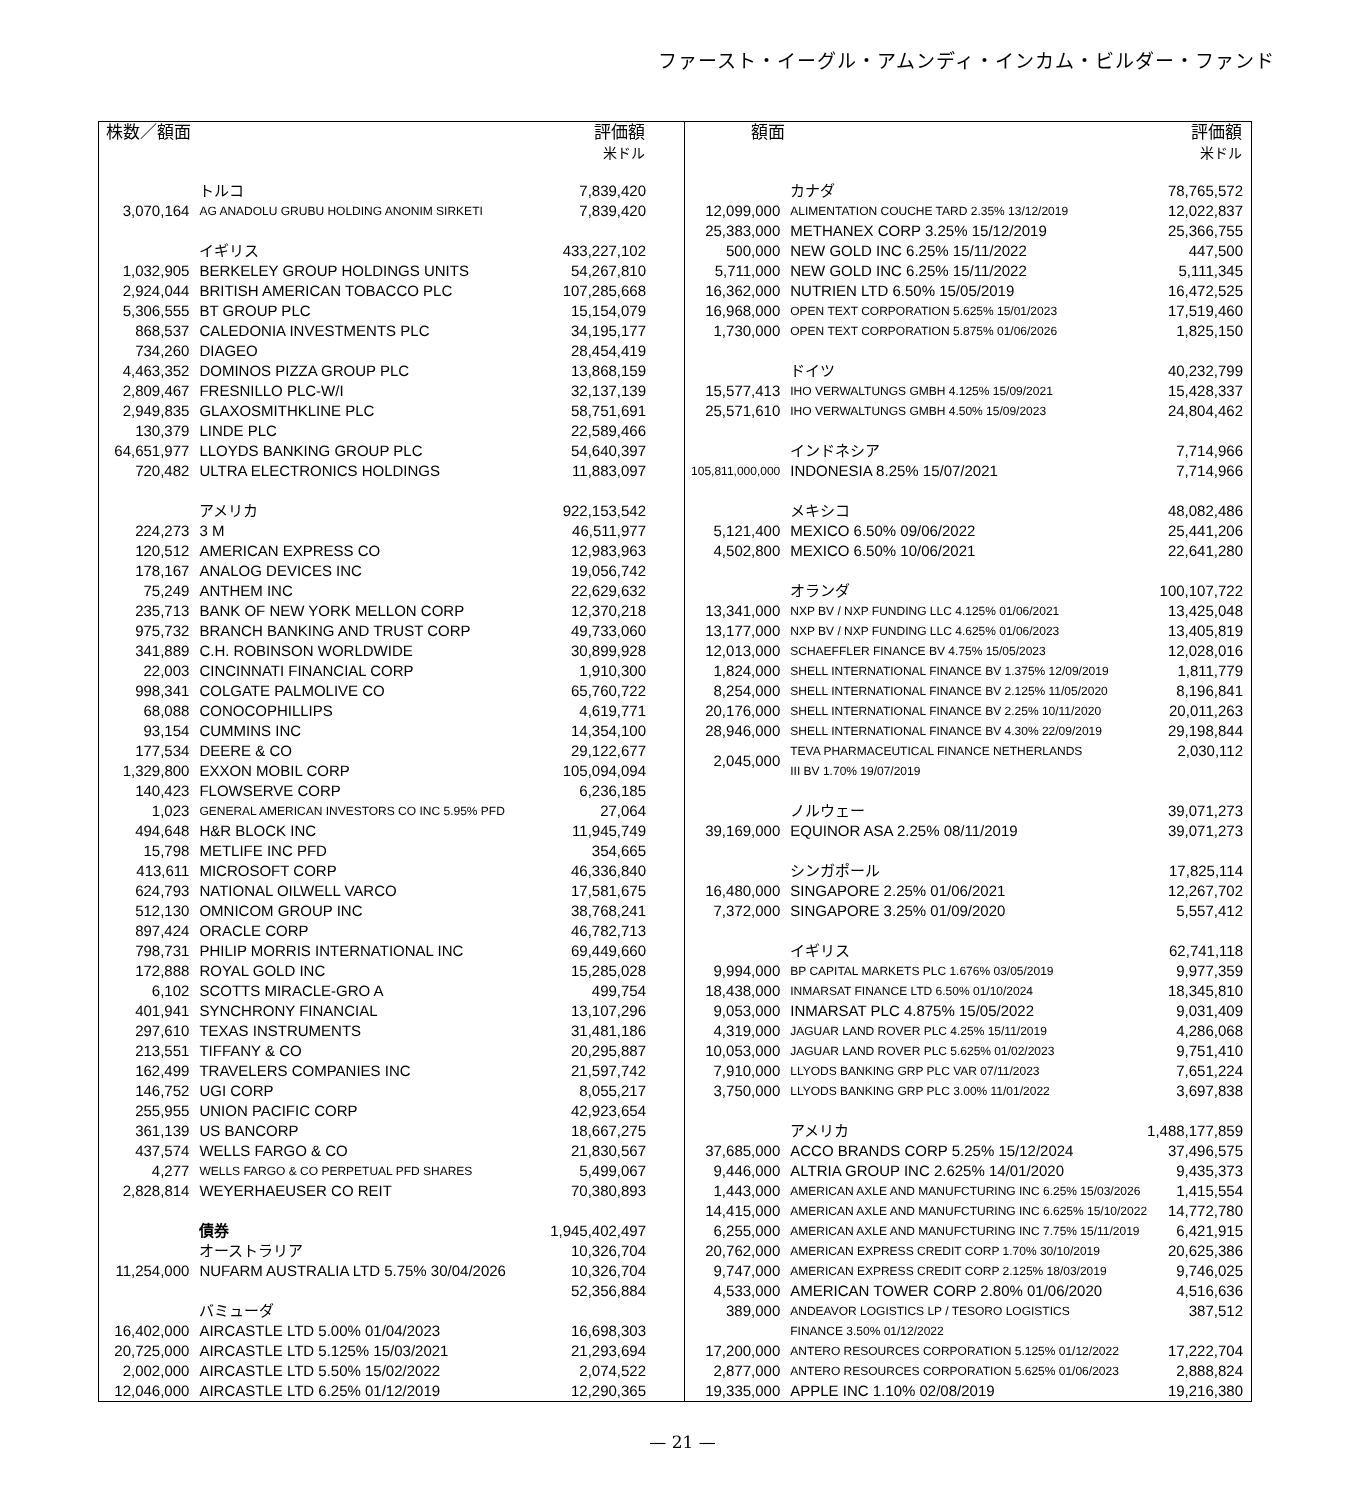ファースト・イーグル・アムンディ・インカム・ビルダー・ファンド
| 株数／額面 | | 評価額 米ドル |
| --- | --- | --- |
| | トルコ | 7,839,420 |
| 3,070,164 | AG ANADOLU GRUBU HOLDING ANONIM SIRKETI | 7,839,420 |
| | イギリス | 433,227,102 |
| 1,032,905 | BERKELEY GROUP HOLDINGS UNITS | 54,267,810 |
| 2,924,044 | BRITISH AMERICAN TOBACCO PLC | 107,285,668 |
| 5,306,555 | BT GROUP PLC | 15,154,079 |
| 868,537 | CALEDONIA INVESTMENTS PLC | 34,195,177 |
| 734,260 | DIAGEO | 28,454,419 |
| 4,463,352 | DOMINOS PIZZA GROUP PLC | 13,868,159 |
| 2,809,467 | FRESNILLO PLC-W/I | 32,137,139 |
| 2,949,835 | GLAXOSMITHKLINE PLC | 58,751,691 |
| 130,379 | LINDE PLC | 22,589,466 |
| 64,651,977 | LLOYDS BANKING GROUP PLC | 54,640,397 |
| 720,482 | ULTRA ELECTRONICS HOLDINGS | 11,883,097 |
| | アメリカ | 922,153,542 |
| 224,273 | 3 M | 46,511,977 |
| 120,512 | AMERICAN EXPRESS CO | 12,983,963 |
| 178,167 | ANALOG DEVICES INC | 19,056,742 |
| 75,249 | ANTHEM INC | 22,629,632 |
| 235,713 | BANK OF NEW YORK MELLON CORP | 12,370,218 |
| 975,732 | BRANCH BANKING AND TRUST CORP | 49,733,060 |
| 341,889 | C.H. ROBINSON WORLDWIDE | 30,899,928 |
| 22,003 | CINCINNATI FINANCIAL CORP | 1,910,300 |
| 998,341 | COLGATE PALMOLIVE CO | 65,760,722 |
| 68,088 | CONOCOPHILLIPS | 4,619,771 |
| 93,154 | CUMMINS INC | 14,354,100 |
| 177,534 | DEERE & CO | 29,122,677 |
| 1,329,800 | EXXON MOBIL CORP | 105,094,094 |
| 140,423 | FLOWSERVE CORP | 6,236,185 |
| 1,023 | GENERAL AMERICAN INVESTORS CO INC 5.95% PFD | 27,064 |
| 494,648 | H&R BLOCK INC | 11,945,749 |
| 15,798 | METLIFE INC PFD | 354,665 |
| 413,611 | MICROSOFT CORP | 46,336,840 |
| 624,793 | NATIONAL OILWELL VARCO | 17,581,675 |
| 512,130 | OMNICOM GROUP INC | 38,768,241 |
| 897,424 | ORACLE CORP | 46,782,713 |
| 798,731 | PHILIP MORRIS INTERNATIONAL INC | 69,449,660 |
| 172,888 | ROYAL GOLD INC | 15,285,028 |
| 6,102 | SCOTTS MIRACLE-GRO A | 499,754 |
| 401,941 | SYNCHRONY FINANCIAL | 13,107,296 |
| 297,610 | TEXAS INSTRUMENTS | 31,481,186 |
| 213,551 | TIFFANY & CO | 20,295,887 |
| 162,499 | TRAVELERS COMPANIES INC | 21,597,742 |
| 146,752 | UGI CORP | 8,055,217 |
| 255,955 | UNION PACIFIC CORP | 42,923,654 |
| 361,139 | US BANCORP | 18,667,275 |
| 437,574 | WELLS FARGO & CO | 21,830,567 |
| 4,277 | WELLS FARGO & CO PERPETUAL PFD SHARES | 5,499,067 |
| 2,828,814 | WEYERHAEUSER CO REIT | 70,380,893 |
| | 債券 | 1,945,402,497 |
| | オーストラリア | 10,326,704 |
| 11,254,000 | NUFARM AUSTRALIA LTD 5.75% 30/04/2026 | 10,326,704 |
| | | 52,356,884 |
| | バミューダ | |
| 16,402,000 | AIRCASTLE LTD 5.00% 01/04/2023 | 16,698,303 |
| 20,725,000 | AIRCASTLE LTD 5.125% 15/03/2021 | 21,293,694 |
| 2,002,000 | AIRCASTLE LTD 5.50% 15/02/2022 | 2,074,522 |
| 12,046,000 | AIRCASTLE LTD 6.25% 01/12/2019 | 12,290,365 |
| 額面 | | 評価額 米ドル |
| --- | --- | --- |
| | カナダ | 78,765,572 |
| 12,099,000 | ALIMENTATION COUCHE TARD 2.35% 13/12/2019 | 12,022,837 |
| 25,383,000 | METHANEX CORP 3.25% 15/12/2019 | 25,366,755 |
| 500,000 | NEW GOLD INC 6.25% 15/11/2022 | 447,500 |
| 5,711,000 | NEW GOLD INC 6.25% 15/11/2022 | 5,111,345 |
| 16,362,000 | NUTRIEN LTD 6.50% 15/05/2019 | 16,472,525 |
| 16,968,000 | OPEN TEXT CORPORATION 5.625% 15/01/2023 | 17,519,460 |
| 1,730,000 | OPEN TEXT CORPORATION 5.875% 01/06/2026 | 1,825,150 |
| | ドイツ | 40,232,799 |
| 15,577,413 | IHO VERWALTUNGS GMBH 4.125% 15/09/2021 | 15,428,337 |
| 25,571,610 | IHO VERWALTUNGS GMBH 4.50% 15/09/2023 | 24,804,462 |
| | インドネシア | 7,714,966 |
| 105,811,000,000 | INDONESIA 8.25% 15/07/2021 | 7,714,966 |
| | メキシコ | 48,082,486 |
| 5,121,400 | MEXICO 6.50% 09/06/2022 | 25,441,206 |
| 4,502,800 | MEXICO 6.50% 10/06/2021 | 22,641,280 |
| | オランダ | 100,107,722 |
| 13,341,000 | NXP BV / NXP FUNDING LLC 4.125% 01/06/2021 | 13,425,048 |
| 13,177,000 | NXP BV / NXP FUNDING LLC 4.625% 01/06/2023 | 13,405,819 |
| 12,013,000 | SCHAEFFLER FINANCE BV 4.75% 15/05/2023 | 12,028,016 |
| 1,824,000 | SHELL INTERNATIONAL FINANCE BV 1.375% 12/09/2019 | 1,811,779 |
| 8,254,000 | SHELL INTERNATIONAL FINANCE BV 2.125% 11/05/2020 | 8,196,841 |
| 20,176,000 | SHELL INTERNATIONAL FINANCE BV 2.25% 10/11/2020 | 20,011,263 |
| 28,946,000 | SHELL INTERNATIONAL FINANCE BV 4.30% 22/09/2019 | 29,198,844 |
| 2,045,000 | TEVA PHARMACEUTICAL FINANCE NETHERLANDS III BV 1.70% 19/07/2019 | 2,030,112 |
| | ノルウェー | 39,071,273 |
| 39,169,000 | EQUINOR ASA 2.25% 08/11/2019 | 39,071,273 |
| | シンガポール | 17,825,114 |
| 16,480,000 | SINGAPORE 2.25% 01/06/2021 | 12,267,702 |
| 7,372,000 | SINGAPORE 3.25% 01/09/2020 | 5,557,412 |
| | イギリス | 62,741,118 |
| 9,994,000 | BP CAPITAL MARKETS PLC 1.676% 03/05/2019 | 9,977,359 |
| 18,438,000 | INMARSAT FINANCE LTD 6.50% 01/10/2024 | 18,345,810 |
| 9,053,000 | INMARSAT PLC 4.875% 15/05/2022 | 9,031,409 |
| 4,319,000 | JAGUAR LAND ROVER PLC 4.25% 15/11/2019 | 4,286,068 |
| 10,053,000 | JAGUAR LAND ROVER PLC 5.625% 01/02/2023 | 9,751,410 |
| 7,910,000 | LLYODS BANKING GRP PLC VAR 07/11/2023 | 7,651,224 |
| 3,750,000 | LLYODS BANKING GRP PLC 3.00% 11/01/2022 | 3,697,838 |
| | アメリカ | 1,488,177,859 |
| 37,685,000 | ACCO BRANDS CORP 5.25% 15/12/2024 | 37,496,575 |
| 9,446,000 | ALTRIA GROUP INC 2.625% 14/01/2020 | 9,435,373 |
| 1,443,000 | AMERICAN AXLE AND MANUFCTURING INC 6.25% 15/03/2026 | 1,415,554 |
| 14,415,000 | AMERICAN AXLE AND MANUFCTURING INC 6.625% 15/10/2022 | 14,772,780 |
| 6,255,000 | AMERICAN AXLE AND MANUFCTURING INC 7.75% 15/11/2019 | 6,421,915 |
| 20,762,000 | AMERICAN EXPRESS CREDIT CORP 1.70% 30/10/2019 | 20,625,386 |
| 9,747,000 | AMERICAN EXPRESS CREDIT CORP 2.125% 18/03/2019 | 9,746,025 |
| 4,533,000 | AMERICAN TOWER CORP 2.80% 01/06/2020 | 4,516,636 |
| 389,000 | ANDEAVOR LOGISTICS LP / TESORO LOGISTICS FINANCE 3.50% 01/12/2022 | 387,512 |
| 17,200,000 | ANTERO RESOURCES CORPORATION 5.125% 01/12/2022 | 17,222,704 |
| 2,877,000 | ANTERO RESOURCES CORPORATION 5.625% 01/06/2023 | 2,888,824 |
| 19,335,000 | APPLE INC 1.10% 02/08/2019 | 19,216,380 |
— 21 —